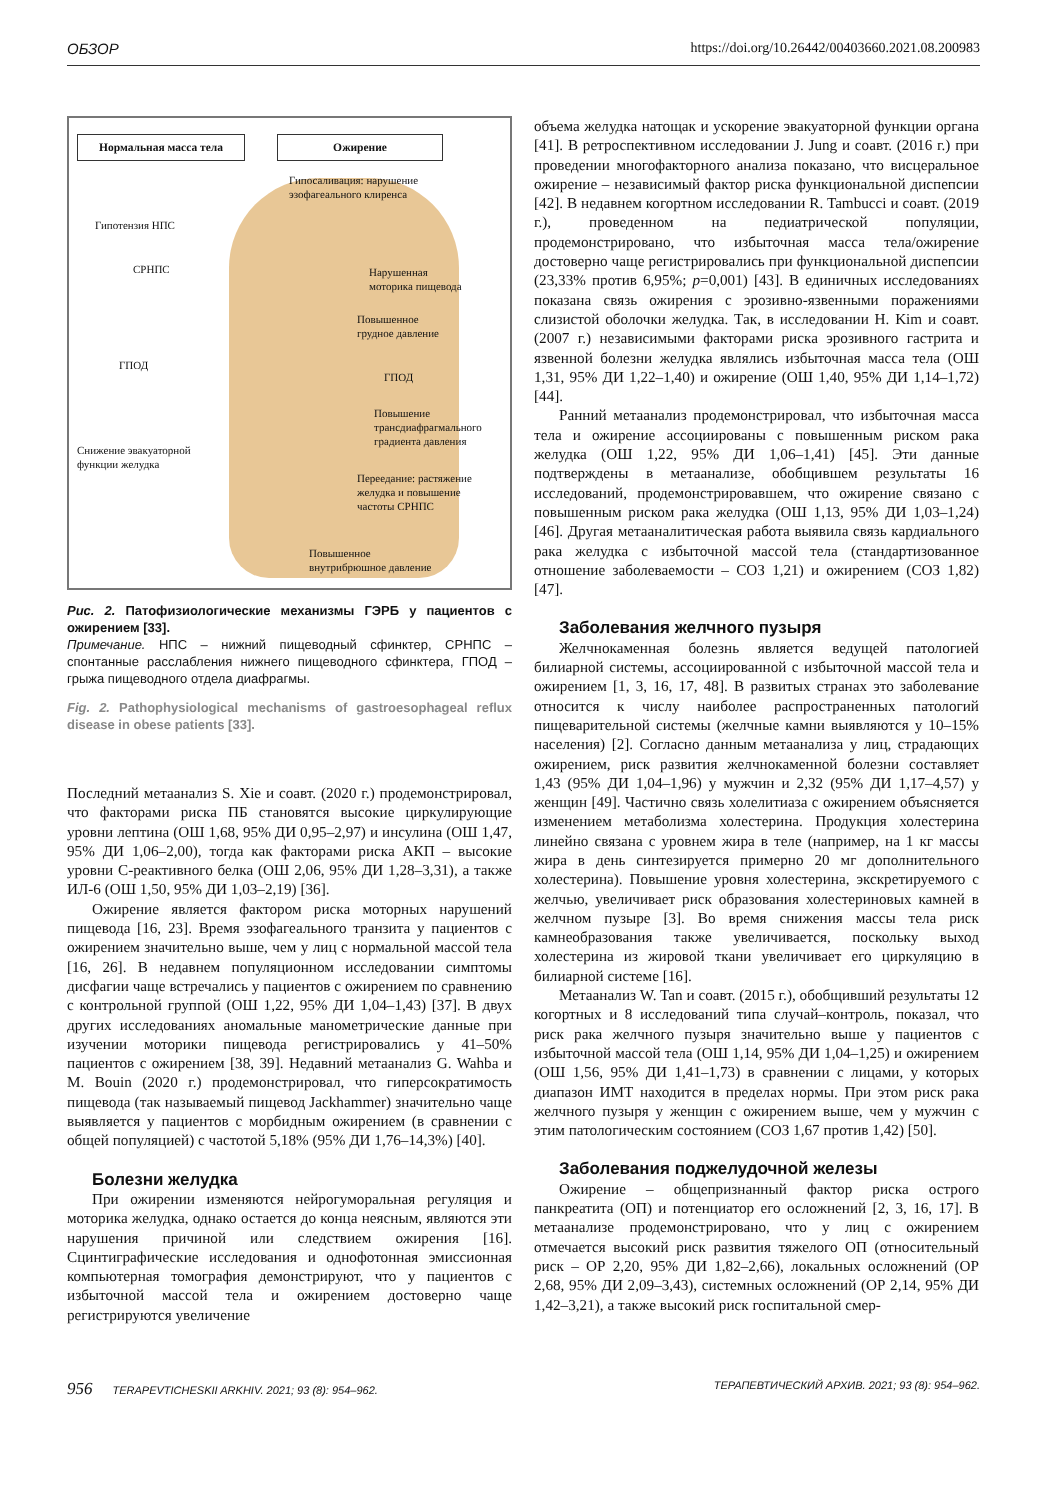ОБЗОР https://doi.org/10.26442/00403660.2021.08.200983
Нормальная масса тела Ожирение
Гипосаливация: нарушение
эзофагеального клиренса
Гипотензия НПС
СРНПС
Нарушенная
моторика пищевода
Повышенное
грудное давление
ГПОД
ГПОД
Повышение
трансдиафрагмального
градиента давления
Снижение эвакуаторной
функции желудка
Переедание: растяжение
желудка и повышение
частоты СРНПС
Повышенное
внутрибрюшное давление
Рис. 2. Патофизиологические механизмы ГЭРБ у пациентов с ожирением [33].
Примечание. НПС – нижний пищеводный сфинктер, СРНПС – спонтанные расслабления нижнего пищеводного сфинктера, ГПОД – грыжа пищеводного отдела диафрагмы.
Fig. 2. Pathophysiological mechanisms of gastroesophageal reflux disease in obese patients [33].
Последний метаанализ S. Xie и соавт. (2020 г.) продемонстрировал, что факторами риска ПБ становятся высокие циркулирующие уровни лептина (ОШ 1,68, 95% ДИ 0,95–2,97) и инсулина (ОШ 1,47, 95% ДИ 1,06–2,00), тогда как факторами риска АКП – высокие уровни С-реактивного белка (ОШ 2,06, 95% ДИ 1,28–3,31), а также ИЛ-6 (ОШ 1,50, 95% ДИ 1,03–2,19) [36].
Ожирение является фактором риска моторных нарушений пищевода [16, 23]. Время эзофагеального транзита у пациентов с ожирением значительно выше, чем у лиц с нормальной массой тела [16, 26]. В недавнем популяционном исследовании симптомы дисфагии чаще встречались у пациентов с ожирением по сравнению с контрольной группой (ОШ 1,22, 95% ДИ 1,04–1,43) [37]. В двух других исследованиях аномальные манометрические данные при изучении моторики пищевода регистрировались у 41–50% пациентов с ожирением [38, 39]. Недавний метаанализ G. Wahba и M. Bouin (2020 г.) продемонстрировал, что гиперсократимость пищевода (так называемый пищевод Jackhammer) значительно чаще выявляется у пациентов с морбидным ожирением (в сравнении с общей популяцией) с частотой 5,18% (95% ДИ 1,76–14,3%) [40].
Болезни желудка
При ожирении изменяются нейрогуморальная регуляция и моторика желудка, однако остается до конца неясным, являются эти нарушения причиной или следствием ожирения [16]. Сцинтиграфические исследования и однофотонная эмиссионная компьютерная томография демонстрируют, что у пациентов с избыточной массой тела и ожирением достоверно чаще регистрируются увеличение
объема желудка натощак и ускорение эвакуаторной функции органа [41]. В ретроспективном исследовании J. Jung и соавт. (2016 г.) при проведении многофакторного анализа показано, что висцеральное ожирение – независимый фактор риска функциональной диспепсии [42]. В недавнем когортном исследовании R. Tambucci и соавт. (2019 г.), проведенном на педиатрической популяции, продемонстрировано, что избыточная масса тела/ожирение достоверно чаще регистрировались при функциональной диспепсии (23,33% против 6,95%; p=0,001) [43]. В единичных исследованиях показана связь ожирения с эрозивно-язвенными поражениями слизистой оболочки желудка. Так, в исследовании H. Kim и соавт. (2007 г.) независимыми факторами риска эрозивного гастрита и язвенной болезни желудка являлись избыточная масса тела (ОШ 1,31, 95% ДИ 1,22–1,40) и ожирение (ОШ 1,40, 95% ДИ 1,14–1,72) [44].
Ранний метаанализ продемонстрировал, что избыточная масса тела и ожирение ассоциированы с повышенным риском рака желудка (ОШ 1,22, 95% ДИ 1,06–1,41) [45]. Эти данные подтверждены в метаанализе, обобщившем результаты 16 исследований, продемонстрировавшем, что ожирение связано с повышенным риском рака желудка (ОШ 1,13, 95% ДИ 1,03–1,24) [46]. Другая метааналитическая работа выявила связь кардиального рака желудка с избыточной массой тела (стандартизованное отношение заболеваемости – СОЗ 1,21) и ожирением (СОЗ 1,82) [47].
Заболевания желчного пузыря
Желчнокаменная болезнь является ведущей патологией билиарной системы, ассоциированной с избыточной массой тела и ожирением [1, 3, 16, 17, 48]. В развитых странах это заболевание относится к числу наиболее распространенных патологий пищеварительной системы (желчные камни выявляются у 10–15% населения) [2]. Согласно данным метаанализа у лиц, страдающих ожирением, риск развития желчнокаменной болезни составляет 1,43 (95% ДИ 1,04–1,96) у мужчин и 2,32 (95% ДИ 1,17–4,57) у женщин [49]. Частично связь холелитиаза с ожирением объясняется изменением метаболизма холестерина. Продукция холестерина линейно связана с уровнем жира в теле (например, на 1 кг массы жира в день синтезируется примерно 20 мг дополнительного холестерина). Повышение уровня холестерина, экскретируемого с желчью, увеличивает риск образования холестериновых камней в желчном пузыре [3]. Во время снижения массы тела риск камнеобразования также увеличивается, поскольку выход холестерина из жировой ткани увеличивает его циркуляцию в билиарной системе [16].
Метаанализ W. Tan и соавт. (2015 г.), обобщивший результаты 12 когортных и 8 исследований типа случай–контроль, показал, что риск рака желчного пузыря значительно выше у пациентов с избыточной массой тела (ОШ 1,14, 95% ДИ 1,04–1,25) и ожирением (ОШ 1,56, 95% ДИ 1,41–1,73) в сравнении с лицами, у которых диапазон ИМТ находится в пределах нормы. При этом риск рака желчного пузыря у женщин с ожирением выше, чем у мужчин с этим патологическим состоянием (СОЗ 1,67 против 1,42) [50].
Заболевания поджелудочной железы
Ожирение – общепризнанный фактор риска острого панкреатита (ОП) и потенциатор его осложнений [2, 3, 16, 17]. В метаанализе продемонстрировано, что у лиц с ожирением отмечается высокий риск развития тяжелого ОП (относительный риск – ОР 2,20, 95% ДИ 1,82–2,66), локальных осложнений (ОР 2,68, 95% ДИ 2,09–3,43), системных осложнений (ОР 2,14, 95% ДИ 1,42–3,21), а также высокий риск госпитальной смер-
956 TERAPEVTICHESKII ARKHIV. 2021; 93 (8): 954–962. ТЕРАПЕВТИЧЕСКИЙ АРХИВ. 2021; 93 (8): 954–962.